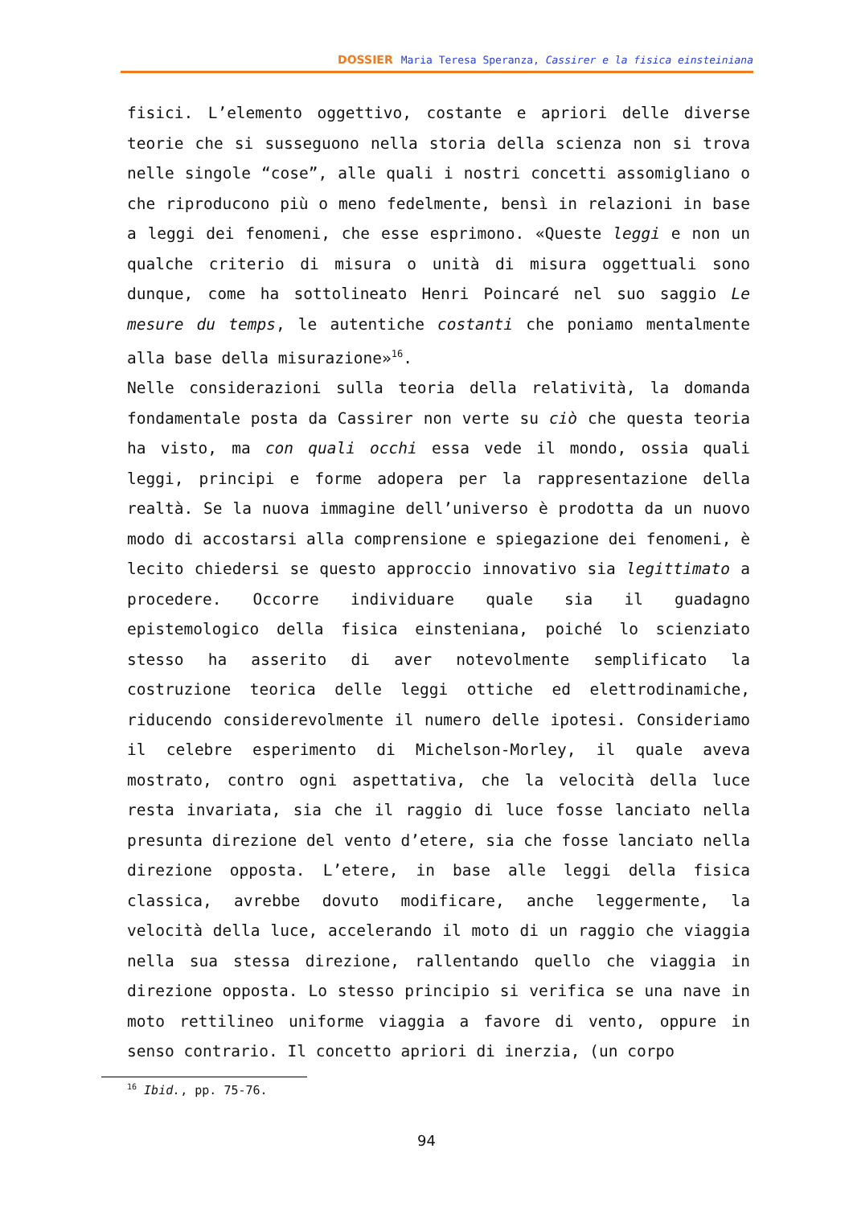DOSSIER Maria Teresa Speranza, Cassirer e la fisica einsteiniana
fisici. L’elemento oggettivo, costante e apriori delle diverse teorie che si susseguono nella storia della scienza non si trova nelle singole “cose”, alle quali i nostri concetti assomigliano o che riproducono più o meno fedelmente, bensì in relazioni in base a leggi dei fenomeni, che esse esprimono. «Queste leggi e non un qualche criterio di misura o unità di misura oggettuali sono dunque, come ha sottolineato Henri Poincaré nel suo saggio Le mesure du temps, le autentiche costanti che poniamo mentalmente alla base della misurazione»<sup>16</sup>.
Nelle considerazioni sulla teoria della relatività, la domanda fondamentale posta da Cassirer non verte su ciò che questa teoria ha visto, ma con quali occhi essa vede il mondo, ossia quali leggi, principi e forme adopera per la rappresentazione della realtà. Se la nuova immagine dell’universo è prodotta da un nuovo modo di accostarsi alla comprensione e spiegazione dei fenomeni, è lecito chiedersi se questo approccio innovativo sia legittimato a procedere. Occorre individuare quale sia il guadagno epistemologico della fisica einsteniana, poiché lo scienziato stesso ha asserito di aver notevolmente semplificato la costruzione teorica delle leggi ottiche ed elettrodinamiche, riducendo considerevolmente il numero delle ipotesi. Consideriamo il celebre esperimento di Michelson-Morley, il quale aveva mostrato, contro ogni aspettativa, che la velocità della luce resta invariata, sia che il raggio di luce fosse lanciato nella presunta direzione del vento d’etere, sia che fosse lanciato nella direzione opposta. L’etere, in base alle leggi della fisica classica, avrebbe dovuto modificare, anche leggermente, la velocità della luce, accelerando il moto di un raggio che viaggia nella sua stessa direzione, rallentando quello che viaggia in direzione opposta. Lo stesso principio si verifica se una nave in moto rettilineo uniforme viaggia a favore di vento, oppure in senso contrario. Il concetto apriori di inerzia, (un corpo
<sup>16</sup> Ibid., pp. 75-76.
94